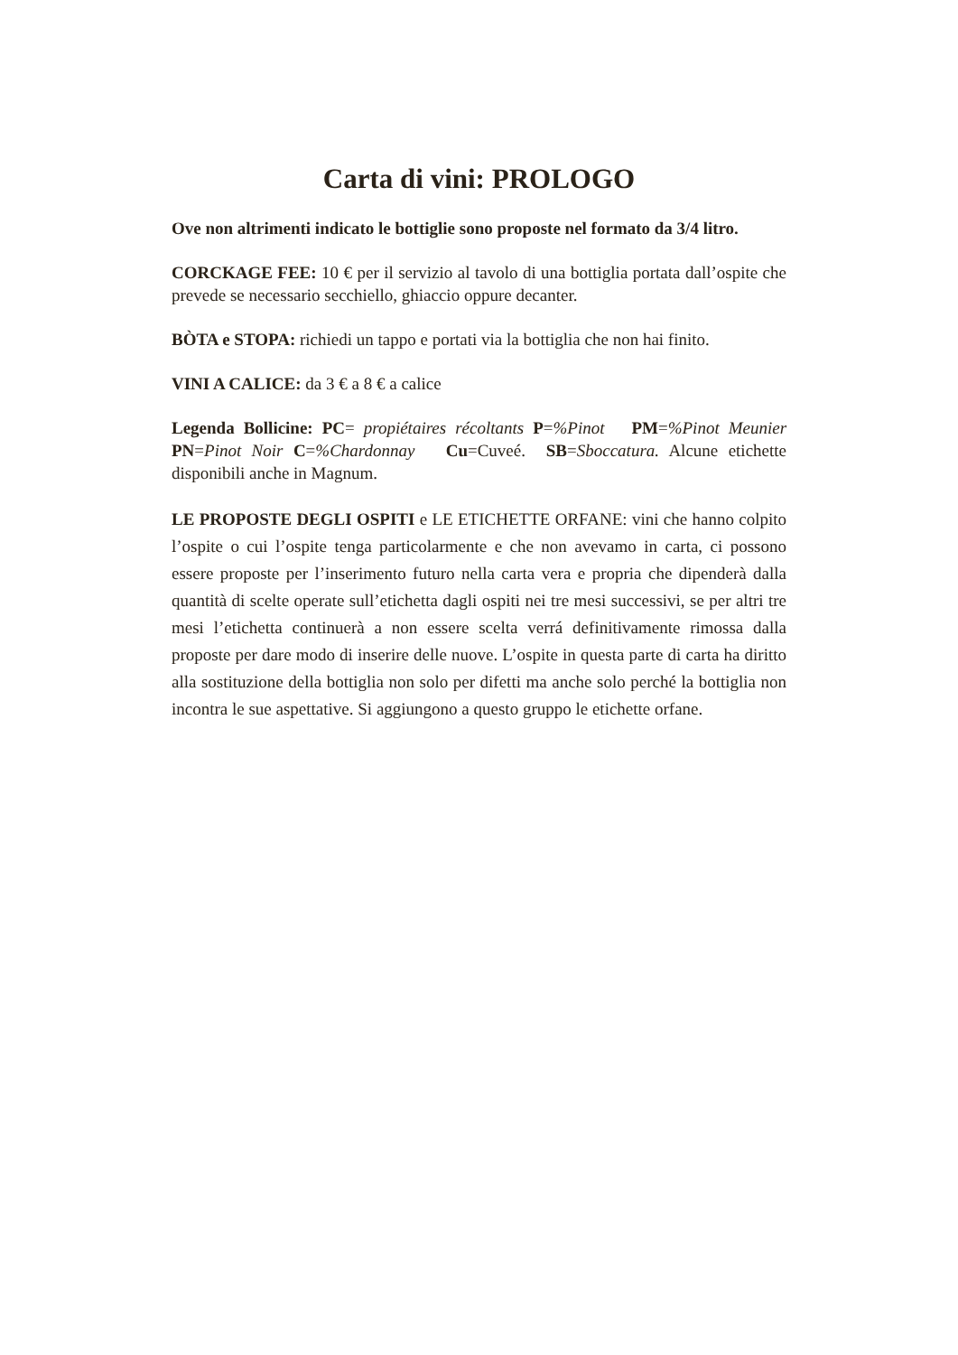Carta di vini: PROLOGO
Ove non altrimenti indicato le bottiglie sono proposte nel formato da 3/4 litro.
CORCKAGE FEE: 10 € per il servizio al tavolo di una bottiglia portata dall’ospite che prevede se necessario secchiello, ghiaccio oppure decanter.
BÒTA e STOPA: richiedi un tappo e portati via la bottiglia che non hai finito.
VINI A CALICE: da 3 € a 8 € a calice
Legenda Bollicine: PC= propiétaires récoltants P=%Pinot PM=%Pinot Meunier PN=Pinot Noir C=%Chardonnay Cu=Cuveé. SB=Sboccatura. Alcune etichette disponibili anche in Magnum.
LE PROPOSTE DEGLI OSPITI e LE ETICHETTE ORFANE: vini che hanno colpito l’ospite o cui l’ospite tenga particolarmente e che non avevamo in carta, ci possono essere proposte per l’inserimento futuro nella carta vera e propria che dipenderà dalla quantità di scelte operate sull’etichetta dagli ospiti nei tre mesi successivi, se per altri tre mesi l’etichetta continuerà a non essere scelta verrá definitivamente rimossa dalla proposte per dare modo di inserire delle nuove. L’ospite in questa parte di carta ha diritto alla sostituzione della bottiglia non solo per difetti ma anche solo perché la bottiglia non incontra le sue aspettative. Si aggiungono a questo gruppo le etichette orfane.